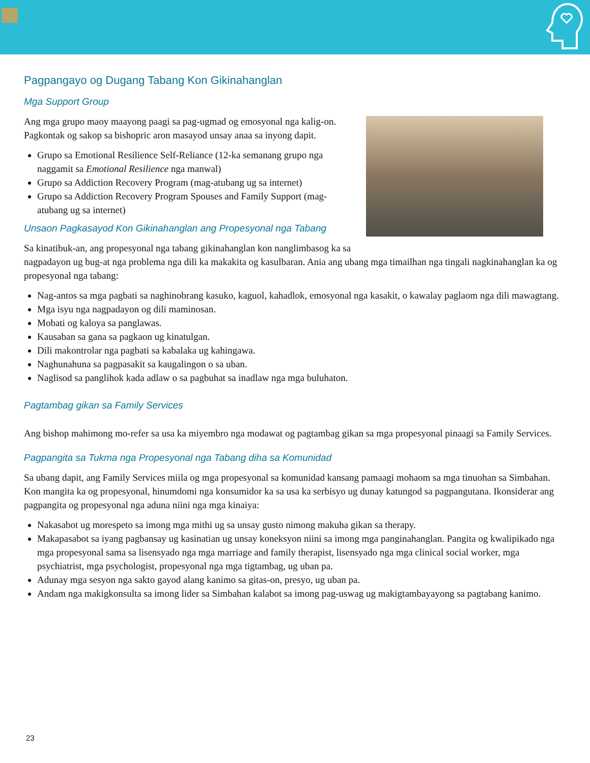Pagpangayo og Dugang Tabang Kon Gikinahanglan
Mga Support Group
Ang mga grupo maoy maayong paagi sa pag-ugmad og emosyonal nga kalig-on. Pagkontak og sakop sa bishopric aron masayod unsay anaa sa inyong dapit.
Grupo sa Emotional Resilience Self-Reliance (12-ka semanang grupo nga naggamit sa Emotional Resilience nga manwal)
Grupo sa Addiction Recovery Program (mag-atubang ug sa internet)
Grupo sa Addiction Recovery Program Spouses and Family Support (mag-atubang ug sa internet)
Unsaon Pagkasayod Kon Gikinahanglan ang Propesyonal nga Tabang
Sa kinatibuk-an, ang propesyonal nga tabang gikinahanglan kon nanglimbasog ka sa nagpadayon ug bug-at nga problema nga dili ka makakita og kasulbaran. Ania ang ubang mga timailhan nga tingali nagkinahanglan ka og propesyonal nga tabang:
Nag-antos sa mga pagbati sa naghinobrang kasuko, kaguol, kahadlok, emosyonal nga kasakit, o kawalay paglaom nga dili mawagtang.
Mga isyu nga nagpadayon og dili maminosan.
Mobati og kaloya sa panglawas.
Kausaban sa gana sa pagkaon ug kinatulgan.
Dili makontrolar nga pagbati sa kabalaka ug kahingawa.
Naghunahuna sa pagpasakit sa kaugalingon o sa uban.
Naglisod sa panglihok kada adlaw o sa pagbuhat sa inadlaw nga mga buluhaton.
Pagtambag gikan sa Family Services
Ang bishop mahimong mo-refer sa usa ka miyembro nga modawat og pagtambag gikan sa mga propesyonal pinaagi sa Family Services.
Pagpangita sa Tukma nga Propesyonal nga Tabang diha sa Komunidad
Sa ubang dapit, ang Family Services miila og mga propesyonal sa komunidad kansang pamaagi mohaom sa mga tinuohan sa Simbahan. Kon mangita ka og propesyonal, hinumdomi nga konsumidor ka sa usa ka serbisyo ug dunay katungod sa pagpangutana. Ikonsiderar ang pagpangita og propesyonal nga aduna niini nga mga kinaiya:
Nakasabot ug morespeto sa imong mga mithi ug sa unsay gusto nimong makuha gikan sa therapy.
Makapasabot sa iyang pagbansay ug kasinatian ug unsay koneksyon niini sa imong mga panginahanglan. Pangita og kwalipikado nga mga propesyonal sama sa lisensyado nga mga marriage and family therapist, lisensyado nga mga clinical social worker, mga psychiatrist, mga psychologist, propesyonal nga mga tigtambag, ug uban pa.
Adunay mga sesyon nga sakto gayod alang kanimo sa gitas-on, presyo, ug uban pa.
Andam nga makigkonsulta sa imong lider sa Simbahan kalabot sa imong pag-uswag ug makigtambayayong sa pagtabang kanimo.
23